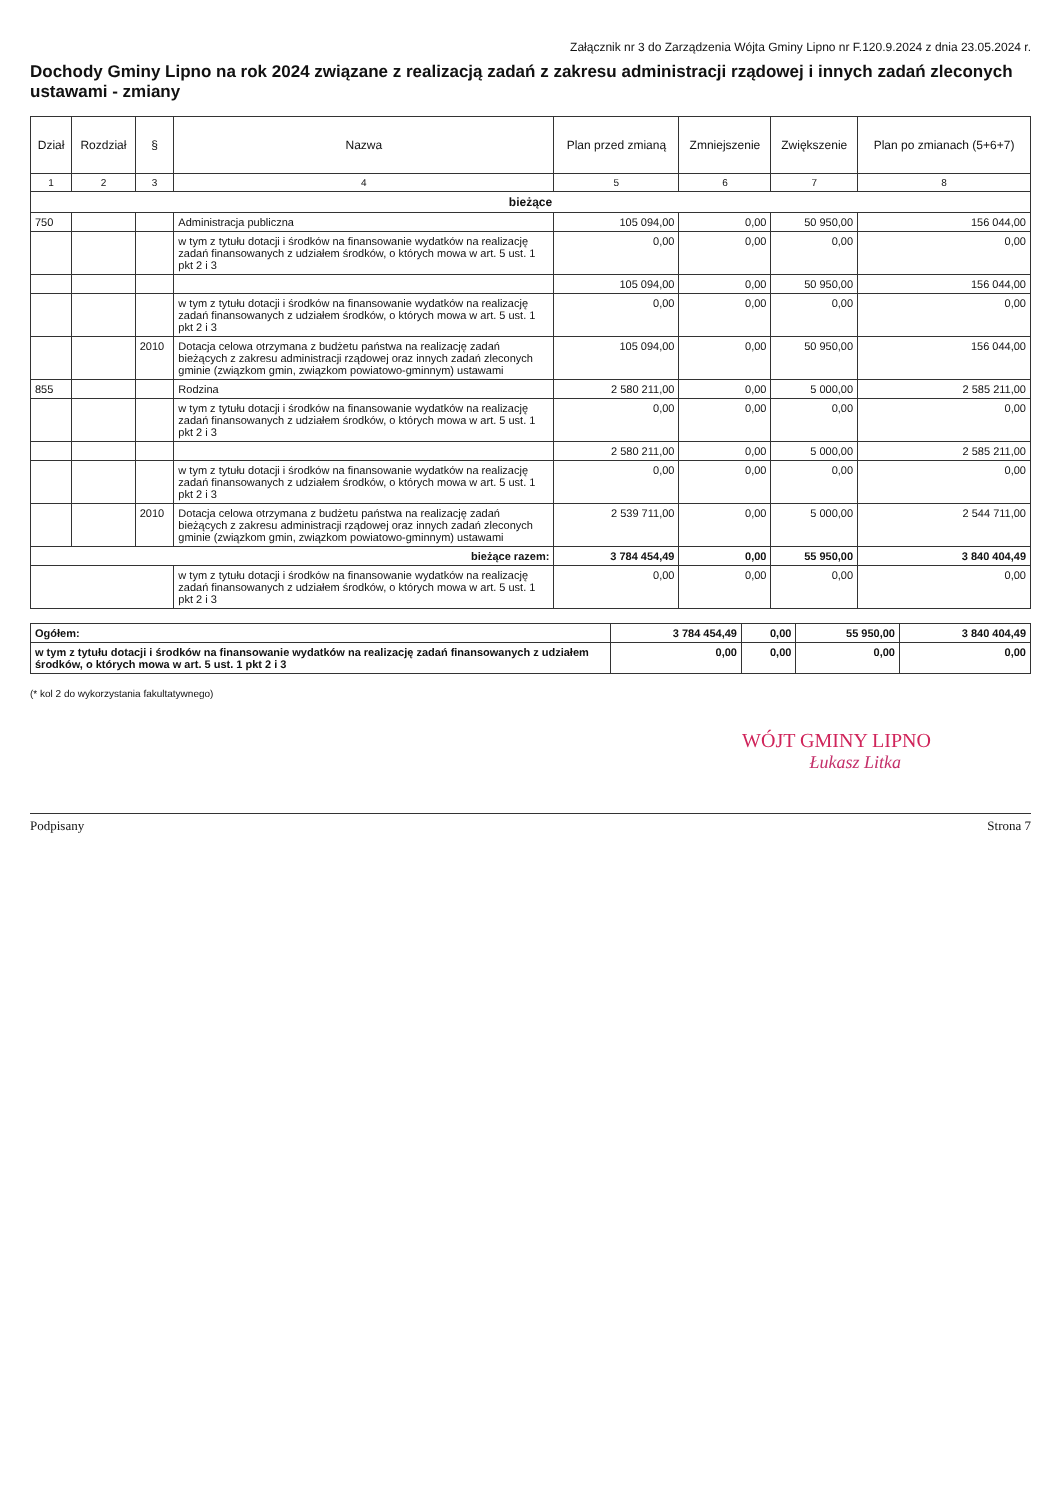Załącznik nr 3 do Zarządzenia Wójta Gminy Lipno nr F.120.9.2024 z dnia 23.05.2024 r.
Dochody Gminy Lipno na rok 2024 związane z realizacją zadań z zakresu administracji rządowej i innych zadań zleconych ustawami - zmiany
| Dział | Rozdział | § | Nazwa | Plan przed zmianą | Zmniejszenie | Zwiększenie | Plan po zmianach (5+6+7) |
| --- | --- | --- | --- | --- | --- | --- | --- |
| 1 | 2 | 3 | 4 | 5 | 6 | 7 | 8 |
| bieżące | | | | | | | |
| 750 | | | Administracja publiczna | 105 094,00 | 0,00 | 50 950,00 | 156 044,00 |
| | | | w tym z tytułu dotacji i środków na finansowanie wydatków na realizację zadań finansowanych z udziałem środków, o których mowa w art. 5 ust. 1 pkt 2 i 3 | 0,00 | 0,00 | 0,00 | 0,00 |
| | | | | 105 094,00 | 0,00 | 50 950,00 | 156 044,00 |
| | | | w tym z tytułu dotacji i środków na finansowanie wydatków na realizację zadań finansowanych z udziałem środków, o których mowa w art. 5 ust. 1 pkt 2 i 3 | 0,00 | 0,00 | 0,00 | 0,00 |
| | | 2010 | Dotacja celowa otrzymana z budżetu państwa na realizację zadań bieżących z zakresu administracji rządowej oraz innych zadań zleconych gminie (związkom gmin, związkom powiatowo-gminnym) ustawami | 105 094,00 | 0,00 | 50 950,00 | 156 044,00 |
| 855 | | | Rodzina | 2 580 211,00 | 0,00 | 5 000,00 | 2 585 211,00 |
| | | | w tym z tytułu dotacji i środków na finansowanie wydatków na realizację zadań finansowanych z udziałem środków, o których mowa w art. 5 ust. 1 pkt 2 i 3 | 0,00 | 0,00 | 0,00 | 0,00 |
| | | | | 2 580 211,00 | 0,00 | 5 000,00 | 2 585 211,00 |
| | | | w tym z tytułu dotacji i środków na finansowanie wydatków na realizację zadań finansowanych z udziałem środków, o których mowa w art. 5 ust. 1 pkt 2 i 3 | 0,00 | 0,00 | 0,00 | 0,00 |
| | | 2010 | Dotacja celowa otrzymana z budżetu państwa na realizację zadań bieżących z zakresu administracji rządowej oraz innych zadań zleconych gminie (związkom gmin, związkom powiatowo-gminnym) ustawami | 2 539 711,00 | 0,00 | 5 000,00 | 2 544 711,00 |
| bieżące razem: | | | | 3 784 454,49 | 0,00 | 55 950,00 | 3 840 404,49 |
| | | | w tym z tytułu dotacji i środków na finansowanie wydatków na realizację zadań finansowanych z udziałem środków, o których mowa w art. 5 ust. 1 pkt 2 i 3 | 0,00 | 0,00 | 0,00 | 0,00 |
| Ogółem: | 3 784 454,49 | 0,00 | 55 950,00 | 3 840 404,49 |
| w tym z tytułu dotacji i środków na finansowanie wydatków na realizację zadań finansowanych z udziałem środków, o których mowa w art. 5 ust. 1 pkt 2 i 3 | 0,00 | 0,00 | 0,00 | 0,00 |
(* kol 2 do wykorzystania fakultatywnego)
WÓJT GMINY LIPNO
Łukasz Litka
Podpisany Strona 7